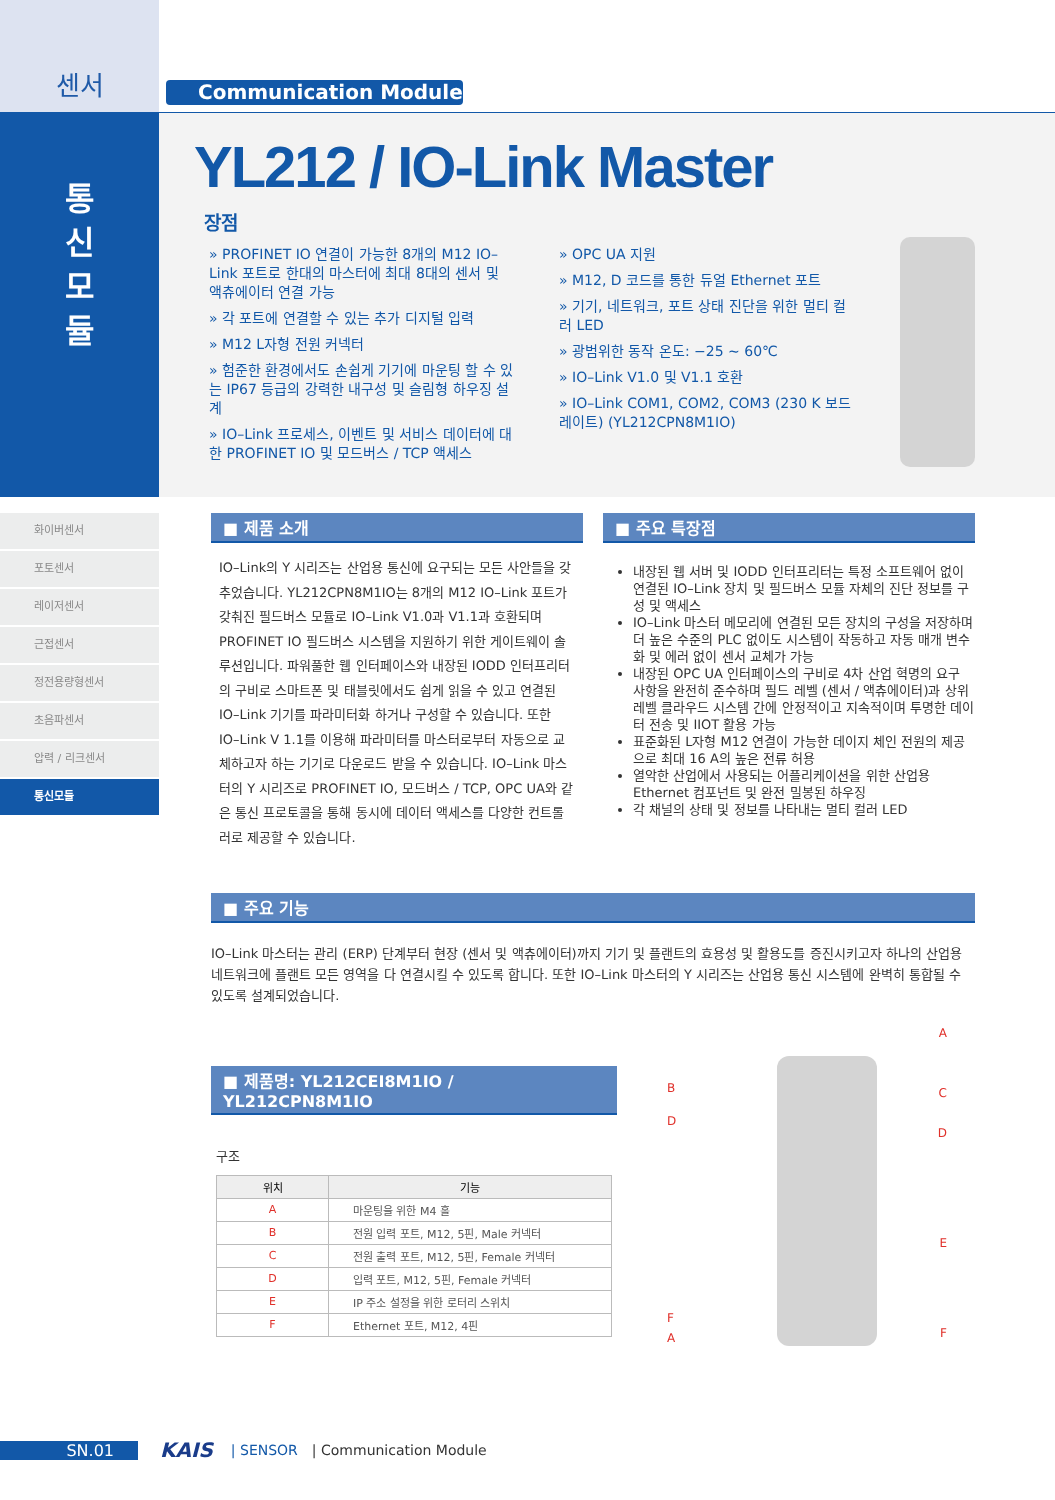센서
통
신
모
듈
화이버센서
포토센서
레이저센서
근접센서
정전용량형센서
초음파센서
압력 / 리크센서
통신모듈
Communication Module
YL212 / IO-Link Master
장점
» PROFINET IO 연결이 가능한 8개의 M12 IO–Link 포트로 한대의 마스터에 최대 8대의 센서 및 액츄에이터 연결 가능
» 각 포트에 연결할 수 있는 추가 디지털 입력
» M12 L자형 전원 커넥터
» 험준한 환경에서도 손쉽게 기기에 마운팅 할 수 있는 IP67 등급의 강력한 내구성 및 슬림형 하우징 설계
» IO–Link 프로세스, 이벤트 및 서비스 데이터에 대한 PROFINET IO 및 모드버스 / TCP 액세스
» OPC UA 지원
» M12, D 코드를 통한 듀얼 Ethernet 포트
» 기기, 네트워크, 포트 상태 진단을 위한 멀티 컬러 LED
» 광범위한 동작 온도: −25 ~ 60℃
» IO–Link V1.0 및 V1.1 호환
» IO–Link COM1, COM2, COM3 (230 K 보드레이트) (YL212CPN8M1IO)
■ 제품 소개
IO–Link의 Y 시리즈는 산업용 통신에 요구되는 모든 사안들을 갖추었습니다. YL212CPN8M1IO는 8개의 M12 IO–Link 포트가 갖춰진 필드버스 모듈로 IO–Link V1.0과 V1.1과 호환되며 PROFINET IO 필드버스 시스템을 지원하기 위한 게이트웨이 솔루션입니다. 파워풀한 웹 인터페이스와 내장된 IODD 인터프리터의 구비로 스마트폰 및 태블릿에서도 쉽게 읽을 수 있고 연결된 IO–Link 기기를 파라미터화 하거나 구성할 수 있습니다. 또한 IO–Link V 1.1를 이용해 파라미터를 마스터로부터 자동으로 교체하고자 하는 기기로 다운로드 받을 수 있습니다. IO–Link 마스터의 Y 시리즈로 PROFINET IO, 모드버스 / TCP, OPC UA와 같은 통신 프로토콜을 통해 동시에 데이터 액세스를 다양한 컨트롤러로 제공할 수 있습니다.
■ 주요 특장점
내장된 웹 서버 및 IODD 인터프리터는 특정 소프트웨어 없이 연결된 IO–Link 장치 및 필드버스 모듈 자체의 진단 정보를 구성 및 액세스
IO–Link 마스터 메모리에 연결된 모든 장치의 구성을 저장하며 더 높은 수준의 PLC 없이도 시스템이 작동하고 자동 매개 변수화 및 에러 없이 센서 교체가 가능
내장된 OPC UA 인터페이스의 구비로 4차 산업 혁명의 요구 사항을 완전히 준수하며 필드 레벨 (센서 / 액츄에이터)과 상위 레벨 클라우드 시스템 간에 안정적이고 지속적이며 투명한 데이터 전송 및 IIOT 활용 가능
표준화된 L자형 M12 연결이 가능한 데이지 체인 전원의 제공으로 최대 16 A의 높은 전류 허용
열악한 산업에서 사용되는 어플리케이션을 위한 산업용 Ethernet 컴포넌트 및 완전 밀봉된 하우징
각 채널의 상태 및 정보를 나타내는 멀티 컬러 LED
■ 주요 기능
IO–Link 마스터는 관리 (ERP) 단계부터 현장 (센서 및 액츄에이터)까지 기기 및 플랜트의 효용성 및 활용도를 증진시키고자 하나의 산업용 네트워크에 플랜트 모든 영역을 다 연결시킬 수 있도록 합니다. 또한 IO–Link 마스터의 Y 시리즈는 산업용 통신 시스템에 완벽히 통합될 수 있도록 설계되었습니다.
■ 제품명: YL212CEI8M1IO / YL212CPN8M1IO
구조
| 위치 | 기능 |
| --- | --- |
| A | 마운팅을 위한 M4 홀 |
| B | 전원 입력 포트, M12, 5핀, Male 커넥터 |
| C | 전원 출력 포트, M12, 5핀, Female 커넥터 |
| D | 입력 포트, M12, 5핀, Female 커넥터 |
| E | IP 주소 설정을 위한 로터리 스위치 |
| F | Ethernet 포트, M12, 4핀 |
A
B C
D
D
E
F
F A
SN.01
KAIS | SENSOR | Communication Module